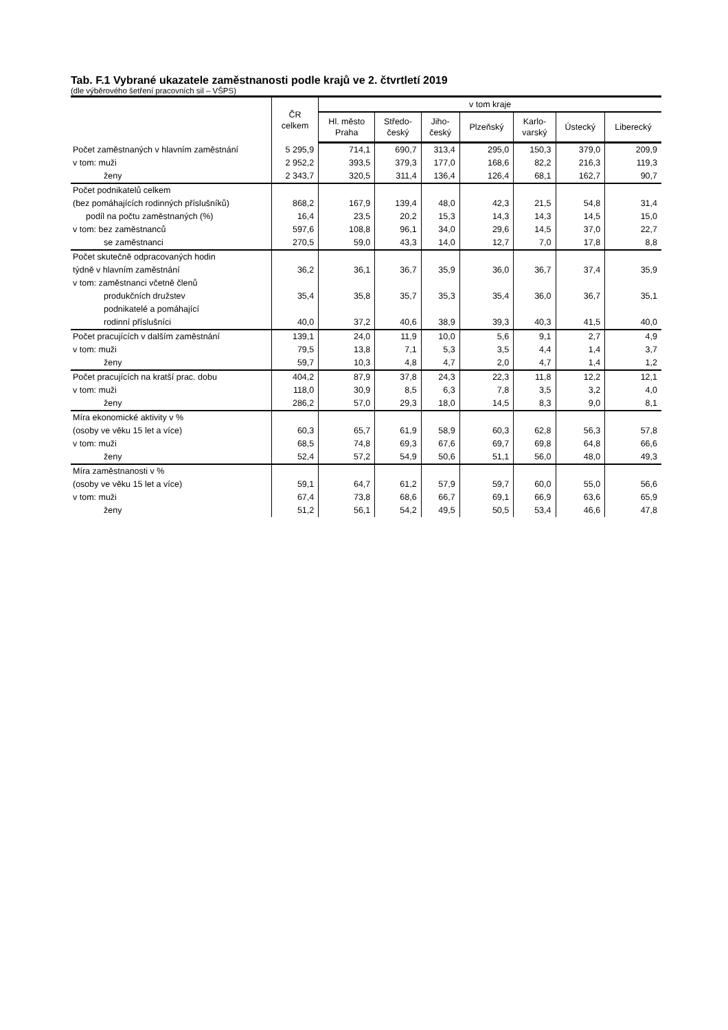Tab. F.1 Vybrané ukazatele zaměstnanosti podle krajů ve 2. čtvrtletí 2019
(dle výběrového šetření pracovních sil – VŠPS)
| | ČR celkem | v tom kraje | | | | | | |
| --- | --- | --- | --- | --- | --- | --- | --- | --- |
| | | Hl. město Praha | Středo- český | Jiho- český | Plzeňský | Karlo- varský | Ústecký | Liberecký |
| Počet zaměstnaných v hlavním zaměstnání | 5 295,9 | 714,1 | 690,7 | 313,4 | 295,0 | 150,3 | 379,0 | 209,9 |
| v tom: muži | 2 952,2 | 393,5 | 379,3 | 177,0 | 168,6 | 82,2 | 216,3 | 119,3 |
| ženy | 2 343,7 | 320,5 | 311,4 | 136,4 | 126,4 | 68,1 | 162,7 | 90,7 |
| Počet podnikatelů celkem | | | | | | | | |
| (bez pomáhajících rodinných příslušníků) | 868,2 | 167,9 | 139,4 | 48,0 | 42,3 | 21,5 | 54,8 | 31,4 |
| podíl na počtu zaměstnaných (%) | 16,4 | 23,5 | 20,2 | 15,3 | 14,3 | 14,3 | 14,5 | 15,0 |
| v tom: bez zaměstnanců | 597,6 | 108,8 | 96,1 | 34,0 | 29,6 | 14,5 | 37,0 | 22,7 |
| se zaměstnanci | 270,5 | 59,0 | 43,3 | 14,0 | 12,7 | 7,0 | 17,8 | 8,8 |
| Počet skutečně odpracovaných hodin | | | | | | | | |
| týdně v hlavním zaměstnání | 36,2 | 36,1 | 36,7 | 35,9 | 36,0 | 36,7 | 37,4 | 35,9 |
| v tom: zaměstnanci včetně členů | | | | | | | | |
| produkčních družstev | 35,4 | 35,8 | 35,7 | 35,3 | 35,4 | 36,0 | 36,7 | 35,1 |
| podnikatelé a pomáhající | | | | | | | | |
| rodinní příslušníci | 40,0 | 37,2 | 40,6 | 38,9 | 39,3 | 40,3 | 41,5 | 40,0 |
| Počet pracujících v dalším zaměstnání | 139,1 | 24,0 | 11,9 | 10,0 | 5,6 | 9,1 | 2,7 | 4,9 |
| v tom: muži | 79,5 | 13,8 | 7,1 | 5,3 | 3,5 | 4,4 | 1,4 | 3,7 |
| ženy | 59,7 | 10,3 | 4,8 | 4,7 | 2,0 | 4,7 | 1,4 | 1,2 |
| Počet pracujících na kratší prac. dobu | 404,2 | 87,9 | 37,8 | 24,3 | 22,3 | 11,8 | 12,2 | 12,1 |
| v tom: muži | 118,0 | 30,9 | 8,5 | 6,3 | 7,8 | 3,5 | 3,2 | 4,0 |
| ženy | 286,2 | 57,0 | 29,3 | 18,0 | 14,5 | 8,3 | 9,0 | 8,1 |
| Míra ekonomické aktivity v % | | | | | | | | |
| (osoby ve věku 15 let a více) | 60,3 | 65,7 | 61,9 | 58,9 | 60,3 | 62,8 | 56,3 | 57,8 |
| v tom: muži | 68,5 | 74,8 | 69,3 | 67,6 | 69,7 | 69,8 | 64,8 | 66,6 |
| ženy | 52,4 | 57,2 | 54,9 | 50,6 | 51,1 | 56,0 | 48,0 | 49,3 |
| Míra zaměstnanosti v % | | | | | | | | |
| (osoby ve věku 15 let a více) | 59,1 | 64,7 | 61,2 | 57,9 | 59,7 | 60,0 | 55,0 | 56,6 |
| v tom: muži | 67,4 | 73,8 | 68,6 | 66,7 | 69,1 | 66,9 | 63,6 | 65,9 |
| ženy | 51,2 | 56,1 | 54,2 | 49,5 | 50,5 | 53,4 | 46,6 | 47,8 |